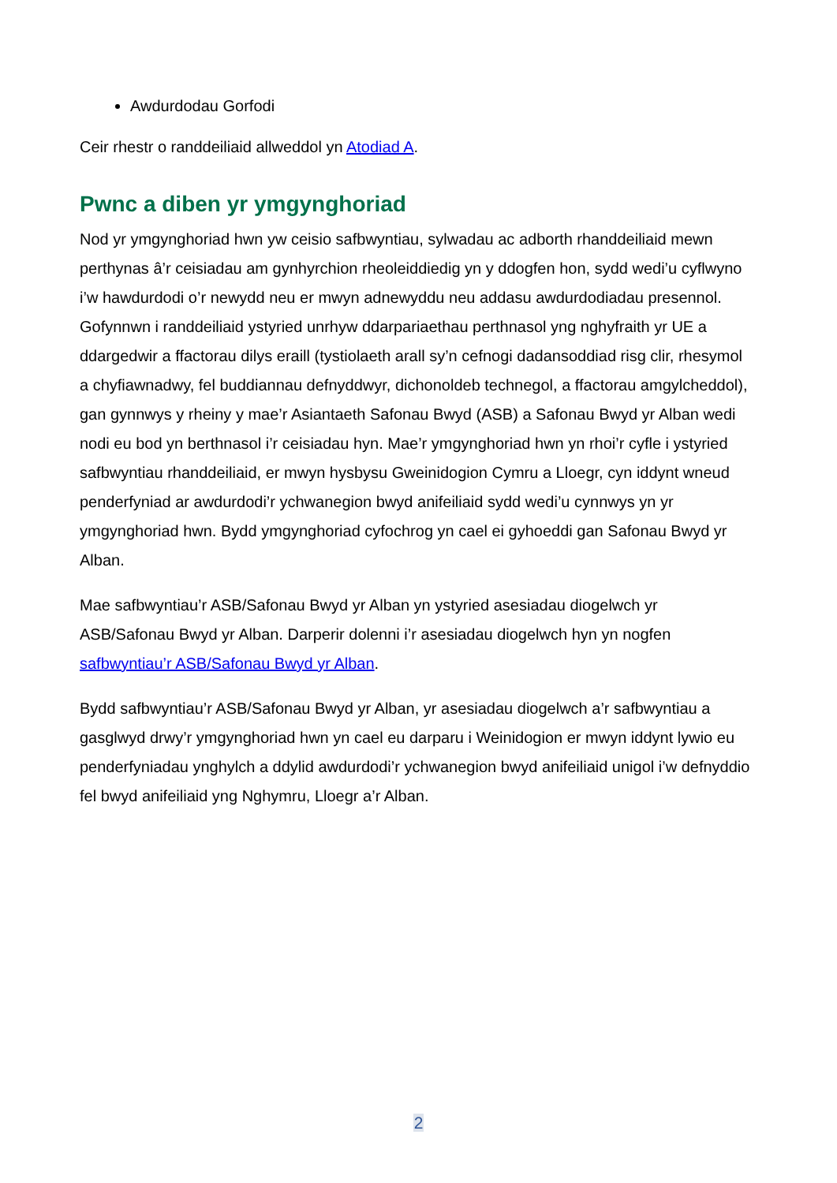Awdurdodau Gorfodi
Ceir rhestr o randdeiliaid allweddol yn Atodiad A.
Pwnc a diben yr ymgynghoriad
Nod yr ymgynghoriad hwn yw ceisio safbwyntiau, sylwadau ac adborth rhanddeiliaid mewn perthynas â’r ceisiadau am gynhyrchion rheoleiddiedig yn y ddogfen hon, sydd wedi’u cyflwyno i’w hawdurdodi o’r newydd neu er mwyn adnewyddu neu addasu awdurdodiadau presennol. Gofynnwn i randdeiliaid ystyried unrhyw ddarpariaethau perthnasol yng nghyfraith yr UE a ddargedwir a ffactorau dilys eraill (tystiolaeth arall sy’n cefnogi dadansoddiad risg clir, rhesymol a chyfiawnadwy, fel buddiannau defnyddwyr, dichonoldeb technegol, a ffactorau amgylcheddol), gan gynnwys y rheiny y mae’r Asiantaeth Safonau Bwyd (ASB) a Safonau Bwyd yr Alban wedi nodi eu bod yn berthnasol i’r ceisiadau hyn. Mae’r ymgynghoriad hwn yn rhoi’r cyfle i ystyried safbwyntiau rhanddeiliaid, er mwyn hysbysu Gweinidogion Cymru a Lloegr, cyn iddynt wneud penderfyniad ar awdurdodi’r ychwanegion bwyd anifeiliaid sydd wedi’u cynnwys yn yr ymgynghoriad hwn. Bydd ymgynghoriad cyfochrog yn cael ei gyhoeddi gan Safonau Bwyd yr Alban.
Mae safbwyntiau’r ASB/Safonau Bwyd yr Alban yn ystyried asesiadau diogelwch yr ASB/Safonau Bwyd yr Alban. Darperir dolenni i’r asesiadau diogelwch hyn yn nogfen safbwyntiau’r ASB/Safonau Bwyd yr Alban.
Bydd safbwyntiau’r ASB/Safonau Bwyd yr Alban, yr asesiadau diogelwch a’r safbwyntiau a gasglwyd drwy’r ymgynghoriad hwn yn cael eu darparu i Weinidogion er mwyn iddynt lywio eu penderfyniadau ynghylch a ddylid awdurdodi’r ychwanegion bwyd anifeiliaid unigol i’w defnyddio fel bwyd anifeiliaid yng Nghymru, Lloegr a’r Alban.
2